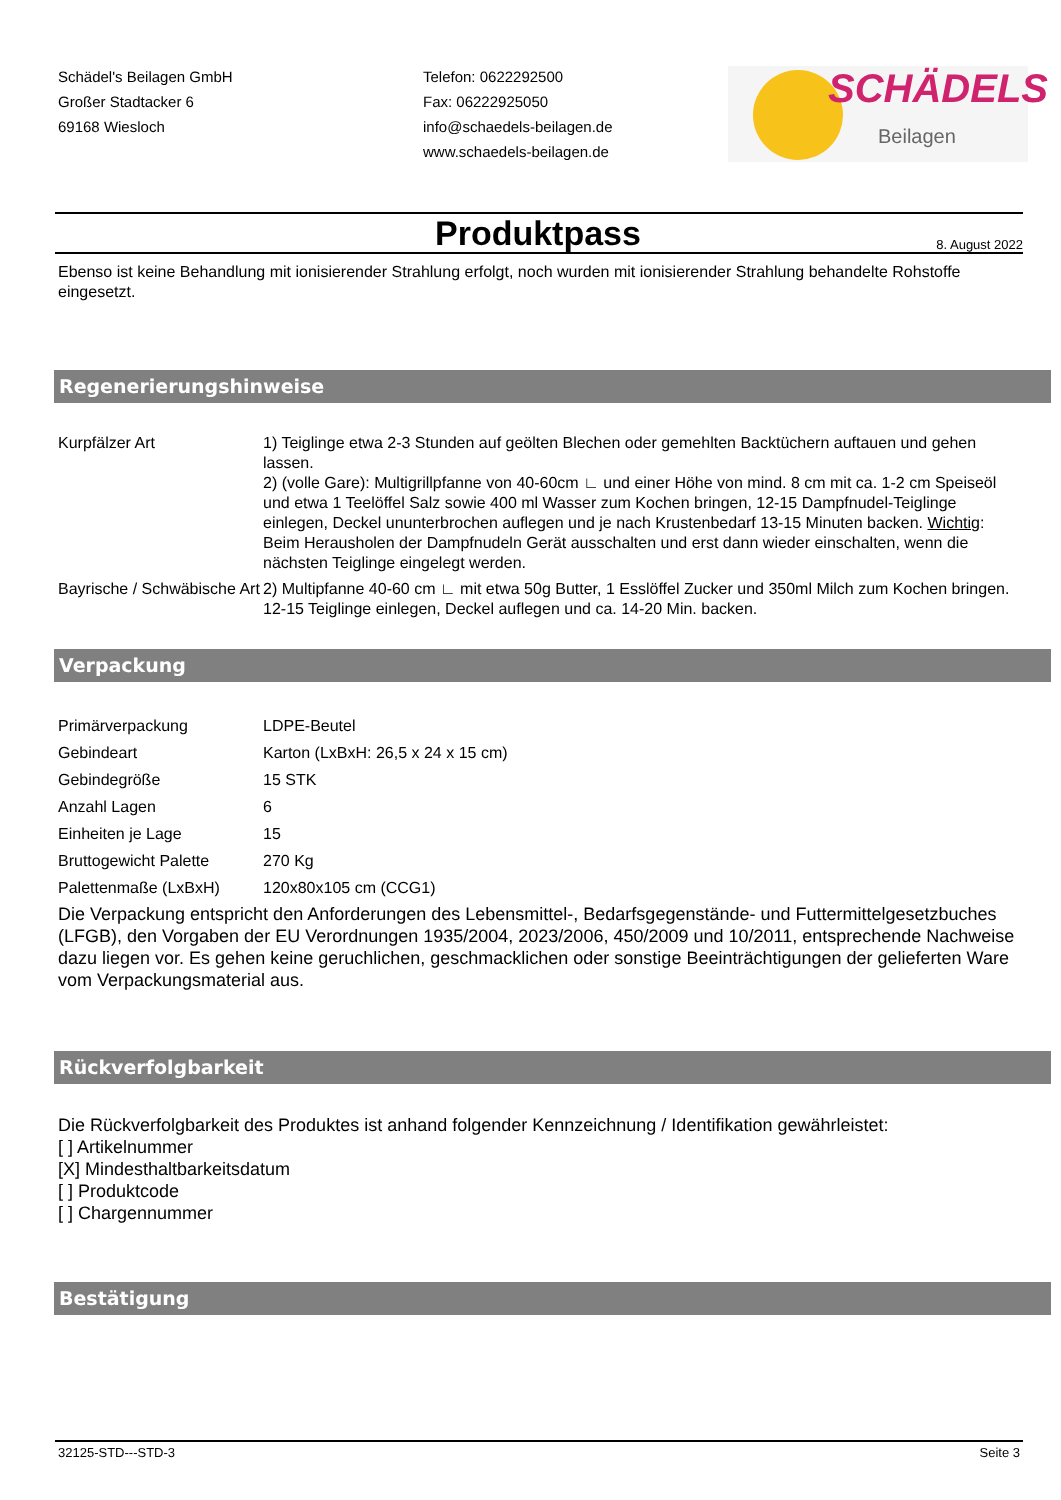Schädel's Beilagen GmbH
Großer Stadtacker 6
69168 Wiesloch
Telefon: 0622292500
Fax: 06222925050
info@schaedels-beilagen.de
www.schaedels-beilagen.de
SCHÄDELS
Beilagen
Produktpass
8. August 2022
Ebenso ist keine Behandlung mit ionisierender Strahlung erfolgt, noch wurden mit ionisierender Strahlung behandelte Rohstoffe eingesetzt.
Regenerierungshinweise
| Kurpfälzer Art | 1) Teiglinge etwa 2-3 Stunden auf geölten Blechen oder gemehlten Backtüchern auftauen und gehen lassen. 2) (volle Gare): Multigrillpfanne von 40-60cm ∟ und einer Höhe von mind. 8 cm mit ca. 1-2 cm Speiseöl und etwa 1 Teelöffel Salz sowie 400 ml Wasser zum Kochen bringen, 12-15 Dampfnudel-Teiglinge einlegen, Deckel ununterbrochen auflegen und je nach Krustenbedarf 13-15 Minuten backen. Wichtig : Beim Herausholen der Dampfnudeln Gerät ausschalten und erst dann wieder einschalten, wenn die nächsten Teiglinge eingelegt werden. |
| Bayrische / Schwäbische Art | 2) Multipfanne 40-60 cm ∟ mit etwa 50g Butter, 1 Esslöffel Zucker und 350ml Milch zum Kochen bringen. 12-15 Teiglinge einlegen, Deckel auflegen und ca. 14-20 Min. backen. |
Verpackung
| Primärverpackung | LDPE-Beutel |
| Gebindeart | Karton (LxBxH: 26,5 x 24 x 15 cm) |
| Gebindegröße | 15 STK |
| Anzahl Lagen | 6 |
| Einheiten je Lage | 15 |
| Bruttogewicht Palette | 270 Kg |
| Palettenmaße (LxBxH) | 120x80x105 cm (CCG1) |
Die Verpackung entspricht den Anforderungen des Lebensmittel-, Bedarfsgegenstände- und Futtermittelgesetzbuches (LFGB), den Vorgaben der EU Verordnungen 1935/2004, 2023/2006, 450/2009 und 10/2011, entsprechende Nachweise dazu liegen vor. Es gehen keine geruchlichen, geschmacklichen oder sonstige Beeinträchtigungen der gelieferten Ware vom Verpackungsmaterial aus.
Rückverfolgbarkeit
Die Rückverfolgbarkeit des Produktes ist anhand folgender Kennzeichnung / Identifikation gewährleistet:
[ ] Artikelnummer
[X] Mindesthaltbarkeitsdatum
[ ] Produktcode
[ ] Chargennummer
Bestätigung
32125-STD---STD-3 Seite 3